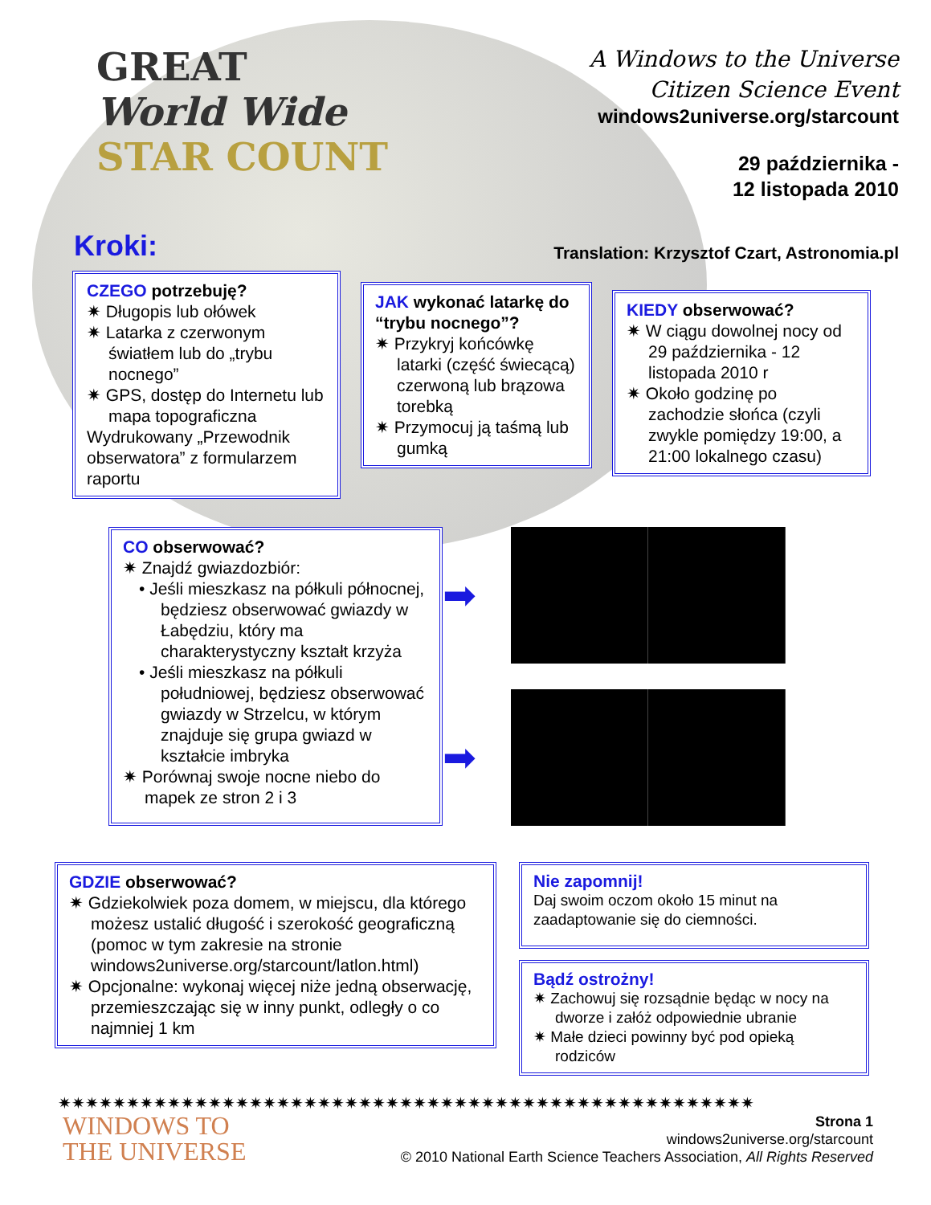GREAT
World Wide
STAR COUNT
A Windows to the Universe
Citizen Science Event
windows2universe.org/starcount
29 października -
12 listopada 2010
Kroki:
Translation: Krzysztof Czart, Astronomia.pl
CZEGO potrzebuję?
✷ Długopis lub ołówek
✷ Latarka z czerwonym światłem lub do „trybu nocnego”
✷ GPS, dostęp do Internetu lub mapa topograficzna
Wydrukowany „Przewodnik obserwatora” z formularzem raportu
JAK wykonać latarkę do “trybu nocnego”?
✷ Przykryj końcówkę latarki (część świecącą) czerwoną lub brązowa torebką
✷ Przymocuj ją taśmą lub gumką
KIEDY obserwować?
✷ W ciągu dowolnej nocy od 29 października - 12 listopada 2010 r
✷ Około godzinę po zachodzie słońca (czyli zwykle pomiędzy 19:00, a 21:00 lokalnego czasu)
CO obserwować?
✷ Znajdź gwiazdozbiór:
• Jeśli mieszkasz na półkuli północnej, będziesz obserwować gwiazdy w Łabędziu, który ma charakterystyczny kształt krzyża
• Jeśli mieszkasz na półkuli południowej, będziesz obserwować gwiazdy w Strzelcu, w którym znajduje się grupa gwiazd w kształcie imbryka
✷ Porównaj swoje nocne niebo do mapek ze stron 2 i 3
➡
➡
GDZIE obserwować?
✷ Gdziekolwiek poza domem, w miejscu, dla którego możesz ustalić długość i szerokość geograficzną (pomoc w tym zakresie na stronie windows2universe.org/starcount/latlon.html)
✷ Opcjonalne: wykonaj więcej niże jedną obserwację, przemieszczając się w inny punkt, odległy o co najmniej 1 km
Nie zapomnij!
Daj swoim oczom około 15 minut na zaadaptowanie się do ciemności.
Bądź ostrożny!
✷ Zachowuj się rozsądnie będąc w nocy na dworze i załóż odpowiednie ubranie
✷ Małe dzieci powinny być pod opieką rodziców
✷✷✷✷✷✷✷✷✷✷✷✷✷✷✷✷✷✷✷✷✷✷✷✷✷✷✷✷✷✷✷✷✷✷✷✷✷✷✷✷✷✷✷✷✷✷✷✷✷✷✷
WINDOWS TO
THE UNIVERSE
Strona 1
windows2universe.org/starcount
© 2010 National Earth Science Teachers Association, All Rights Reserved